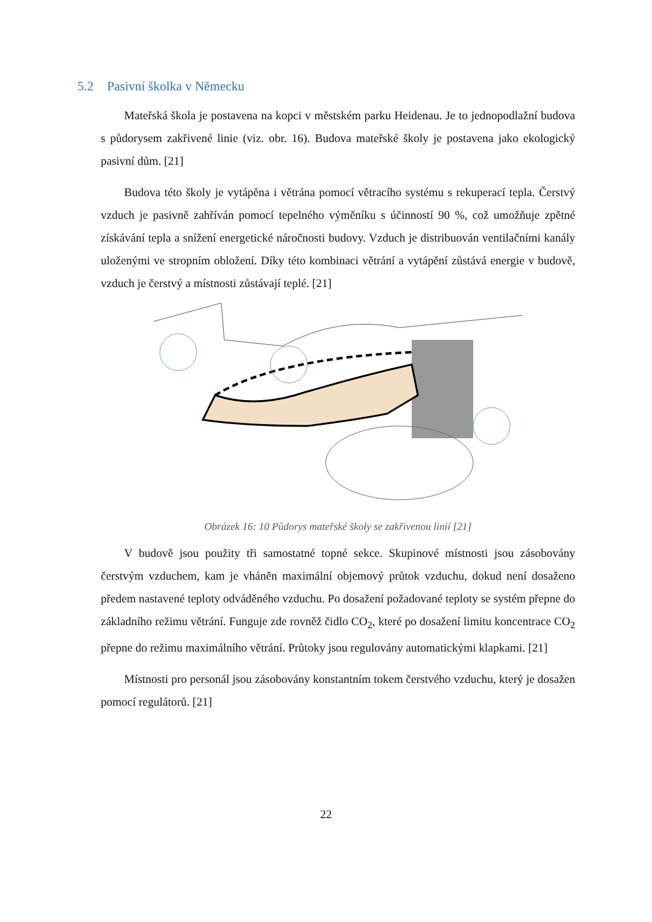5.2 Pasivní školka v Německu
Mateřská škola je postavena na kopci v městském parku Heidenau. Je to jednopodlažní budova s půdorysem zakřivené linie (viz. obr. 16). Budova mateřské školy je postavena jako ekologický pasivní dům. [21]
Budova této školy je vytápěna i větrána pomocí větracího systému s rekuperací tepla. Čerstvý vzduch je pasivně zahříván pomocí tepelného výměníku s účinností 90 %, což umožňuje zpětné získávání tepla a snížení energetické náročnosti budovy. Vzduch je distribuován ventilačními kanály uloženými ve stropním obložení. Díky této kombinaci větrání a vytápění zůstává energie v budově, vzduch je čerstvý a místnosti zůstávají teplé. [21]
Obrázek 16: 10 Půdorys mateřské školy se zakřivenou linií [21]
V budově jsou použity tři samostatné topné sekce. Skupinové místnosti jsou zásobovány čerstvým vzduchem, kam je vháněn maximální objemový průtok vzduchu, dokud není dosaženo předem nastavené teploty odváděného vzduchu. Po dosažení požadované teploty se systém přepne do základního režimu větrání. Funguje zde rovněž čidlo CO<sub>2</sub>, které po dosažení limitu koncentrace CO<sub>2</sub> přepne do režimu maximálního větrání. Průtoky jsou regulovány automatickými klapkami. [21]
Místnosti pro personál jsou zásobovány konstantním tokem čerstvého vzduchu, který je dosažen pomocí regulátorů. [21]
22